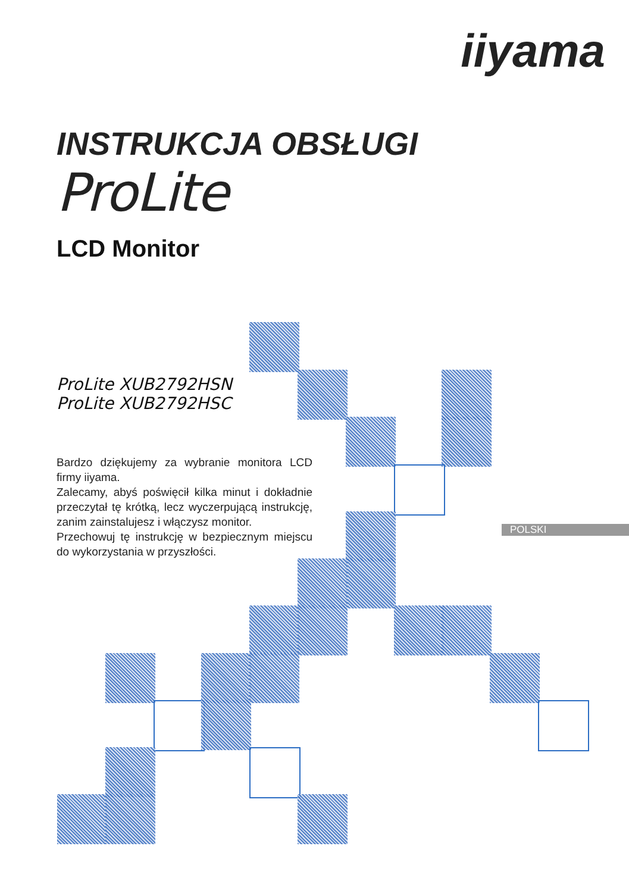iiyama
INSTRUKCJA OBSŁUGI
ProLite
LCD Monitor
ProLite XUB2792HSN
ProLite XUB2792HSC
Bardzo dziękujemy za wybranie monitora LCD firmy iiyama.
Zalecamy, abyś poświęcił kilka minut i dokładnie przeczytał tę krótką, lecz wyczerpującą instrukcję, zanim zainstalujesz i włączysz monitor.
Przechowuj tę instrukcję w bezpiecznym miejscu do wykorzystania w przyszłości.
POLSKI